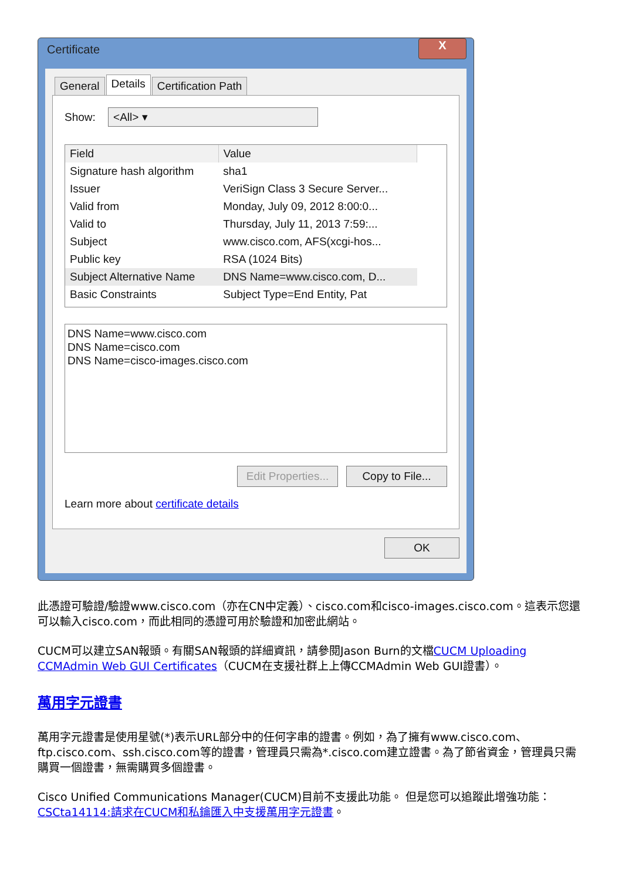Certificate X
General Details Certification Path
Show: <All> ▾
| Field | Value |
| --- | --- |
| Signature hash algorithm | sha1 |
| Issuer | VeriSign Class 3 Secure Server... |
| Valid from | Monday, July 09, 2012 8:00:0... |
| Valid to | Thursday, July 11, 2013 7:59:... |
| Subject | www.cisco.com, AFS(xcgi-hos... |
| Public key | RSA (1024 Bits) |
| Subject Alternative Name | DNS Name=www.cisco.com, D... |
| Basic Constraints | Subject Type=End Entity, Pat |
DNS Name=www.cisco.com
DNS Name=cisco.com
DNS Name=cisco-images.cisco.com
Edit Properties... Copy to File...
Learn more about certificate details
OK
此憑證可驗證/驗證www.cisco.com（亦在CN中定義）、cisco.com和cisco-images.cisco.com。這表示您還可以輸入cisco.com，而此相同的憑證可用於驗證和加密此網站。
CUCM可以建立SAN報頭。有關SAN報頭的詳細資訊，請參閱Jason Burn的文檔CUCM Uploading CCMAdmin Web GUI Certificates（CUCM在支援社群上上傳CCMAdmin Web GUI證書）。
萬用字元證書
萬用字元證書是使用星號(*)表示URL部分中的任何字串的證書。例如，為了擁有www.cisco.com、ftp.cisco.com、ssh.cisco.com等的證書，管理員只需為*.cisco.com建立證書。為了節省資金，管理員只需購買一個證書，無需購買多個證書。
Cisco Unified Communications Manager(CUCM)目前不支援此功能。 但是您可以追蹤此增強功能：CSCta14114:請求在CUCM和私鑰匯入中支援萬用字元證書。